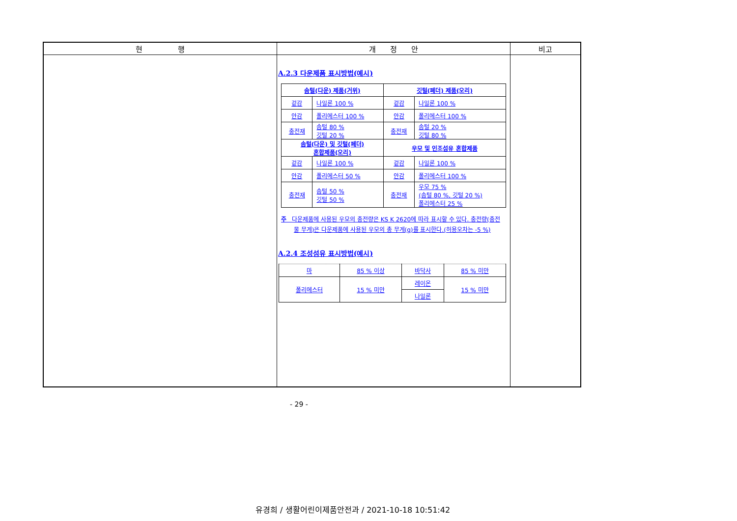| 현 행 | 개 정 안 | 비고 |
| --- | --- | --- |
| | A.2.3 다운제품 표시방법(예시) / 솜털(다운) 제품(거위) / / 깃털(페더) 제품(오리) / / / --- / --- / --- / --- / / 겉감 / 나일론 100 % / 겉감 / 나일론 100 % / / 안감 / 폴리에스터 100 % / 안감 / 폴리에스터 100 % / / 충전재 / 솜털 80 % 깃털 20 % / 충전재 / 솜털 20 % 깃털 80 % / / 솜털(다운) 및 깃털(페더) 혼합제품(오리) / / 우모 및 인조섬유 혼합제품 / / / 겉감 / 나일론 100 % / 겉감 / 나일론 100 % / / 안감 / 폴리에스터 50 % / 안감 / 폴리에스터 100 % / / 충전재 / 솜털 50 % 깃털 50 % / 충전재 / 우모 75 % (솜털 80 %, 깃털 20 %) 폴리에스터 25 % / 주 다운제품에 사용된 우모의 충전량은 KS K 2620에 따라 표시할 수 있다. 충전량(충전물 무게)은 다운제품에 사용된 우모의 총 무게(g)를 표시한다.(허용오차는 -5 %) A.2.4 조성섬유 표시방법(예시) / 마 / 85 % 이상 / 바닥사 / 85 % 미만 / / 폴리에스터 / 15 % 미만 / 레이온 / 15 % 미만 / / / / 나일론 / / | |
- 29 -
유경희 / 생활어린이제품안전과 / 2021-10-18 10:51:42